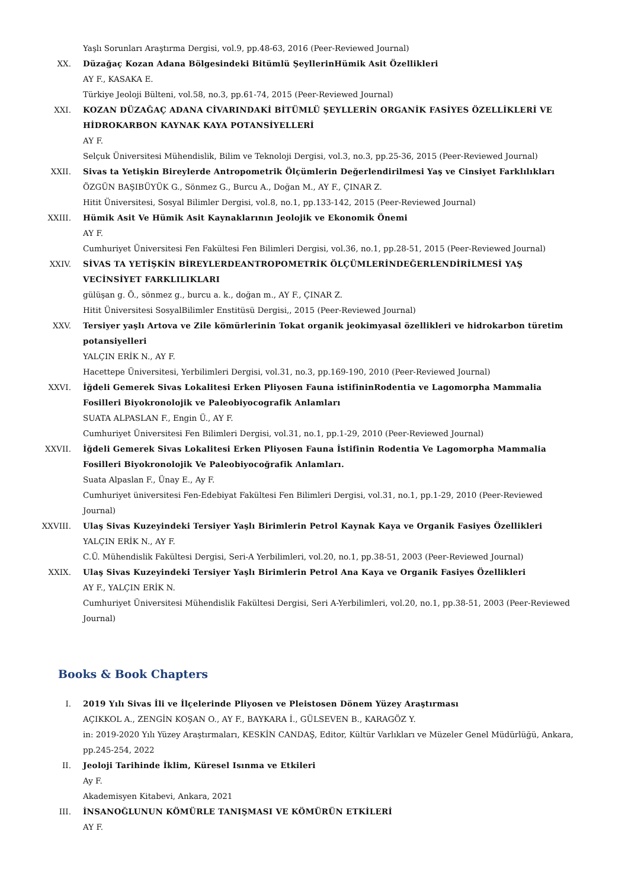Yaşlı Sorunları Araştırma Dergisi, vol.9, pp.48-63, 2016 (Peer-Reviewed Journal)
XX. Düzağaç Kozan Adana Bölgesindeki Bitümlü ŞeyllerinHümik Asit Özellikleri
AY F., KASAKA E.
Türkiye Jeoloji Bülteni, vol.58, no.3, pp.61-74, 2015 (Peer-Reviewed Journal)
XXI. KOZAN DÜZAĞAÇ ADANA CİVARINDAKİ BİTÜMLÜ ŞEYLLERİN ORGANİK FASİYES ÖZELLİKLERİ VE HİDROKARBON KAYNAK KAYA POTANSİYELLERİ
AY F.
Selçuk Üniversitesi Mühendislik, Bilim ve Teknoloji Dergisi, vol.3, no.3, pp.25-36, 2015 (Peer-Reviewed Journal)
XXII. Sivas ta Yetişkin Bireylerde Antropometrik Ölçümlerin Değerlendirilmesi Yaş ve Cinsiyet Farklılıkları
ÖZGÜN BAŞIBÜYÜK G., Sönmez G., Burcu A., Doğan M., AY F., ÇINAR Z.
Hitit Üniversitesi, Sosyal Bilimler Dergisi, vol.8, no.1, pp.133-142, 2015 (Peer-Reviewed Journal)
XXIII. Hümik Asit Ve Hümik Asit Kaynaklarının Jeolojik ve Ekonomik Önemi
AY F.
Cumhuriyet Üniversitesi Fen Fakültesi Fen Bilimleri Dergisi, vol.36, no.1, pp.28-51, 2015 (Peer-Reviewed Journal)
XXIV. SİVAS TA YETİŞKİN BİREYLERDEANTROPOMETRİK ÖLÇÜMLERİNDEĞERLENDİRİLMESİ YAŞ VECİNSİYET FARKLILIKLARI
gülüşan g. Ö., sönmez g., burcu a. k., doğan m., AY F., ÇINAR Z.
Hitit Üniversitesi SosyalBilimler Enstitüsü Dergisi,, 2015 (Peer-Reviewed Journal)
XXV. Tersiyer yaşlı Artova ve Zile kömürlerinin Tokat organik jeokimyasal özellikleri ve hidrokarbon türetim potansiyelleri
YALÇIN ERİK N., AY F.
Hacettepe Üniversitesi, Yerbilimleri Dergisi, vol.31, no.3, pp.169-190, 2010 (Peer-Reviewed Journal)
XXVI. İğdeli Gemerek Sivas Lokalitesi Erken Pliyosen Fauna istifininRodentia ve Lagomorpha Mammalia Fosilleri Biyokronolojik ve Paleobiyocografik Anlamları
SUATA ALPASLAN F., Engin Ü., AY F.
Cumhuriyet Üniversitesi Fen Bilimleri Dergisi, vol.31, no.1, pp.1-29, 2010 (Peer-Reviewed Journal)
XXVII. İğdeli Gemerek Sivas Lokalitesi Erken Pliyosen Fauna İstifinin Rodentia Ve Lagomorpha Mammalia Fosilleri Biyokronolojik Ve Paleobiyocoğrafik Anlamları.
Suata Alpaslan F., Ünay E., Ay F.
Cumhuriyet üniversitesi Fen-Edebiyat Fakültesi Fen Bilimleri Dergisi, vol.31, no.1, pp.1-29, 2010 (Peer-Reviewed Journal)
XXVIII. Ulaş Sivas Kuzeyindeki Tersiyer Yaşlı Birimlerin Petrol Kaynak Kaya ve Organik Fasiyes Özellikleri
YALÇIN ERİK N., AY F.
C.Ü. Mühendislik Fakültesi Dergisi, Seri-A Yerbilimleri, vol.20, no.1, pp.38-51, 2003 (Peer-Reviewed Journal)
XXIX. Ulaş Sivas Kuzeyindeki Tersiyer Yaşlı Birimlerin Petrol Ana Kaya ve Organik Fasiyes Özellikleri
AY F., YALÇIN ERİK N.
Cumhuriyet Üniversitesi Mühendislik Fakültesi Dergisi, Seri A-Yerbilimleri, vol.20, no.1, pp.38-51, 2003 (Peer-Reviewed Journal)
Books & Book Chapters
I. 2019 Yılı Sivas İli ve İlçelerinde Pliyosen ve Pleistosen Dönem Yüzey Araştırması
AÇIKKOL A., ZENGİN KOŞAN O., AY F., BAYKARA İ., GÜLSEVEN B., KARAGÖZ Y.
in: 2019-2020 Yılı Yüzey Araştırmaları, KESKİN CANDAŞ, Editor, Kültür Varlıkları ve Müzeler Genel Müdürlüğü, Ankara, pp.245-254, 2022
II. Jeoloji Tarihinde İklim, Küresel Isınma ve Etkileri
Ay F.
Akademisyen Kitabevi, Ankara, 2021
III. İNSANOĞLUNUN KÖMÜRLE TANIŞMASI VE KÖMÜRÜN ETKİLERİ
AY F.